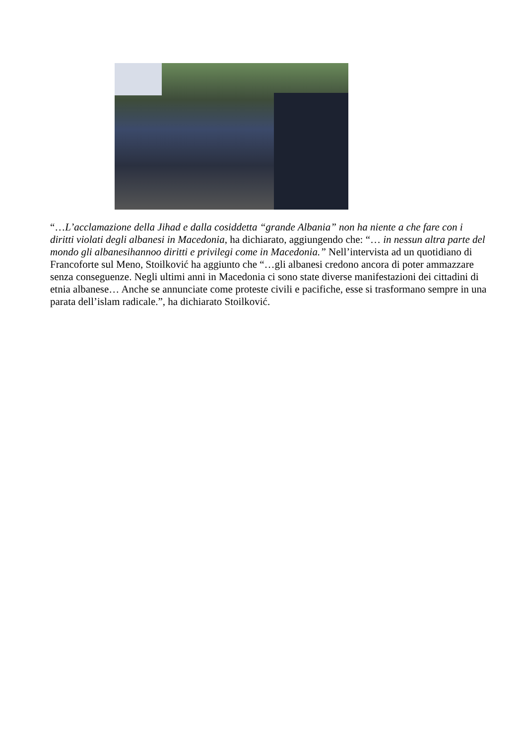“…L’acclamazione della Jihad e dalla cosiddetta “grande Albania” non ha niente a che fare con i diritti violati degli albanesi in Macedonia, ha dichiarato, aggiungendo che: “… in nessun altra parte del mondo gli albanesihannoo diritti e privilegi come in Macedonia.” Nell’intervista ad un quotidiano di Francoforte sul Meno, Stoilković ha aggiunto che “…gli albanesi credono ancora di poter ammazzare senza conseguenze. Negli ultimi anni in Macedonia ci sono state diverse manifestazioni dei cittadini di etnia albanese… Anche se annunciate come proteste civili e pacifiche, esse si trasformano sempre in una parata dell’islam radicale.”, ha dichiarato Stoilković.